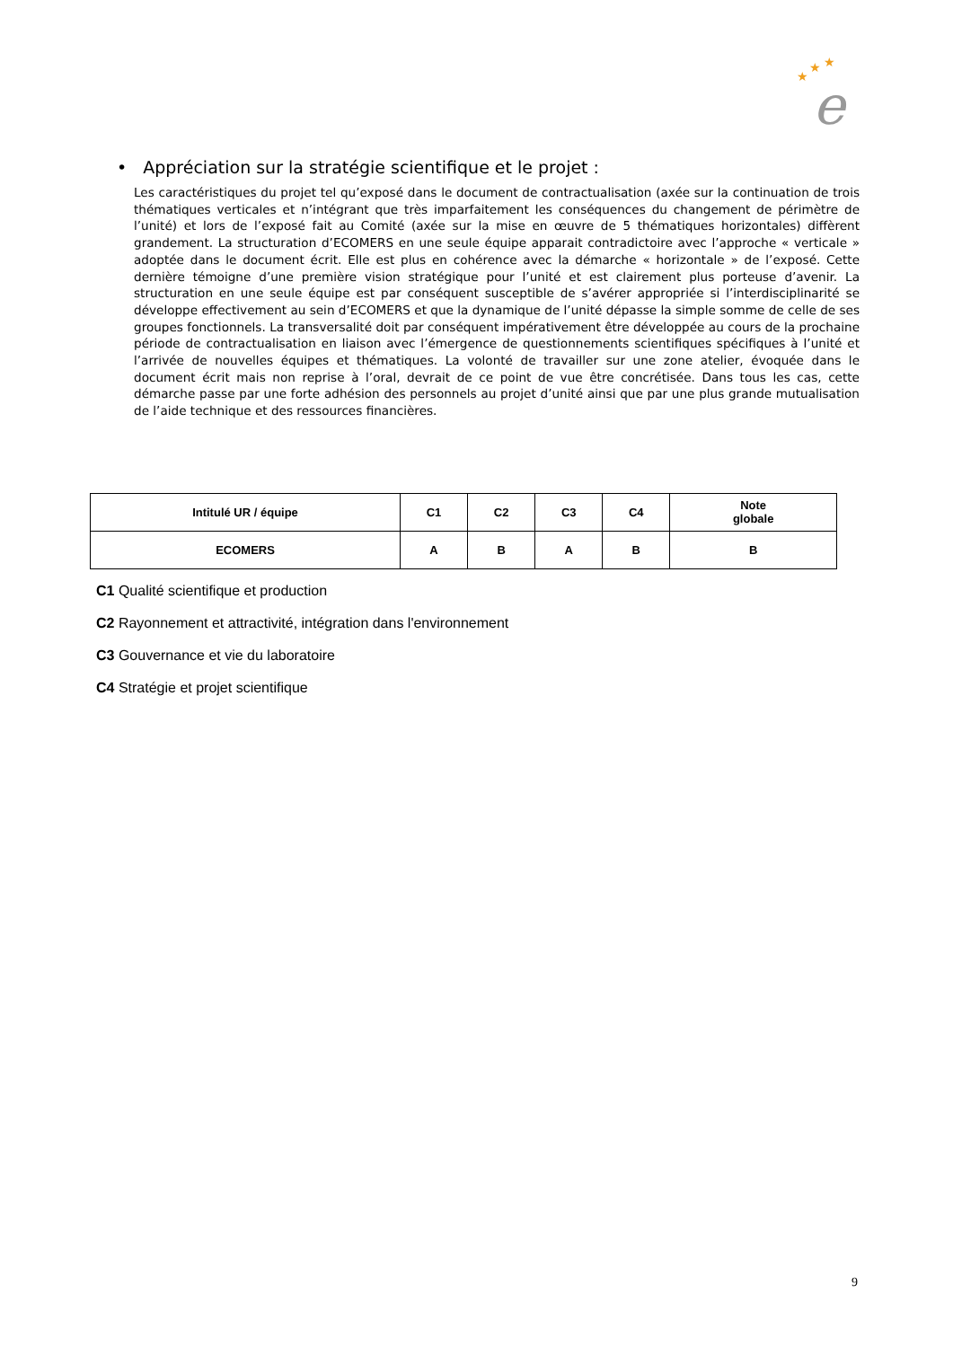★
★
★
e
• Appréciation sur la stratégie scientifique et le projet :
Les caractéristiques du projet tel qu’exposé dans le document de contractualisation (axée sur la continuation de trois thématiques verticales et n’intégrant que très imparfaitement les conséquences du changement de périmètre de l’unité) et lors de l’exposé fait au Comité (axée sur la mise en œuvre de 5 thématiques horizontales) diffèrent grandement. La structuration d’ECOMERS en une seule équipe apparait contradictoire avec l’approche « verticale » adoptée dans le document écrit. Elle est plus en cohérence avec la démarche « horizontale » de l’exposé. Cette dernière témoigne d’une première vision stratégique pour l’unité et est clairement plus porteuse d’avenir. La structuration en une seule équipe est par conséquent susceptible de s’avérer appropriée si l’interdisciplinarité se développe effectivement au sein d’ECOMERS et que la dynamique de l’unité dépasse la simple somme de celle de ses groupes fonctionnels. La transversalité doit par conséquent impérativement être développée au cours de la prochaine période de contractualisation en liaison avec l’émergence de questionnements scientifiques spécifiques à l’unité et l’arrivée de nouvelles équipes et thématiques. La volonté de travailler sur une zone atelier, évoquée dans le document écrit mais non reprise à l’oral, devrait de ce point de vue être concrétisée. Dans tous les cas, cette démarche passe par une forte adhésion des personnels au projet d’unité ainsi que par une plus grande mutualisation de l’aide technique et des ressources financières.
| Intitulé UR / équipe | C1 | C2 | C3 | C4 | Note globale |
| --- | --- | --- | --- | --- | --- |
| ECOMERS | A | B | A | B | B |
C1 Qualité scientifique et production
C2 Rayonnement et attractivité, intégration dans l'environnement
C3 Gouvernance et vie du laboratoire
C4 Stratégie et projet scientifique
9